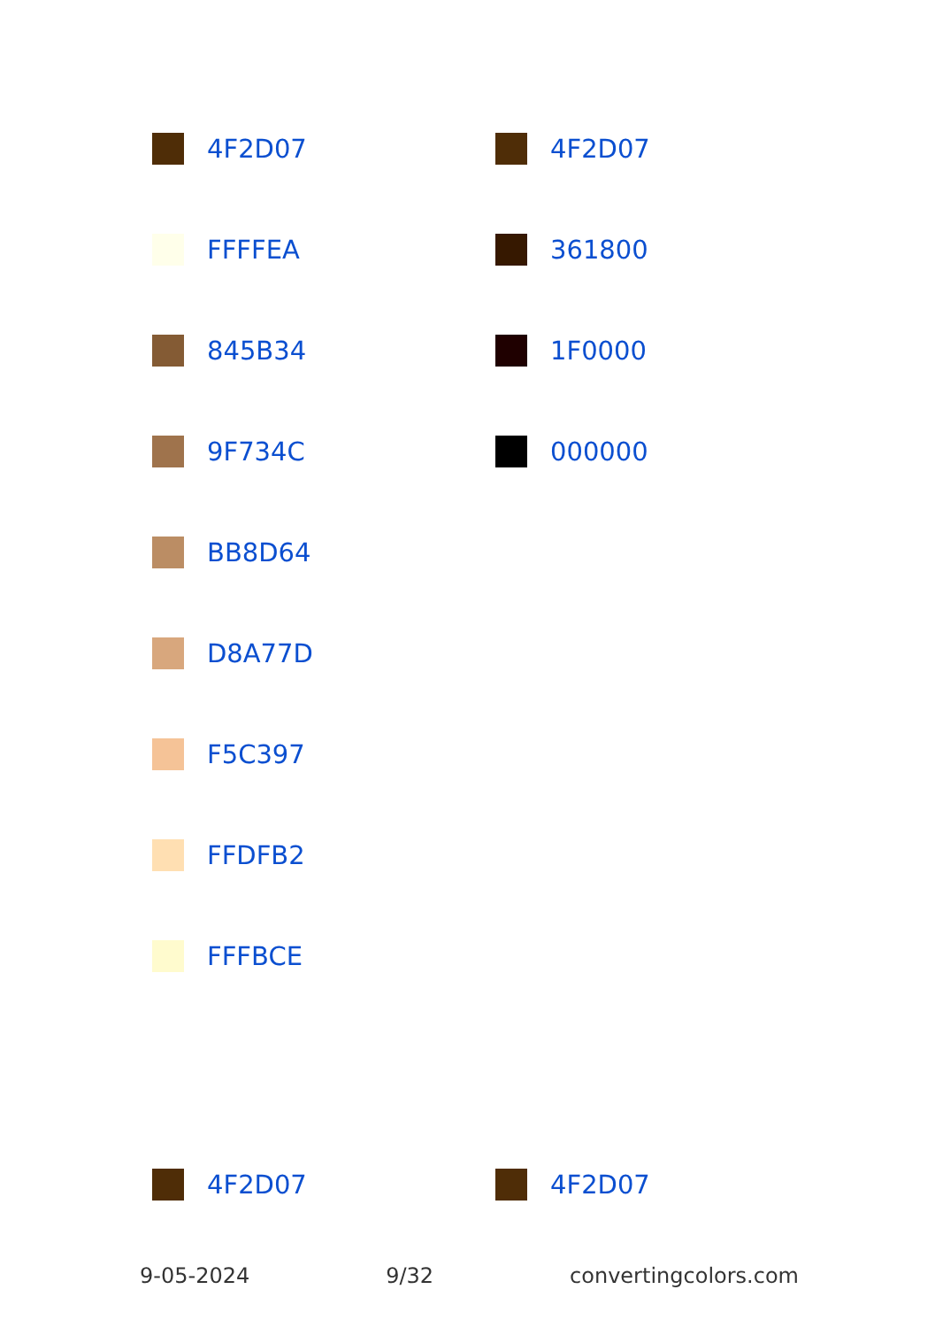4F2D07
FFFFEA
845B34
9F734C
BB8D64
D8A77D
F5C397
FFDFB2
FFFBCE
4F2D07
361800
1F0000
000000
4F2D07 4F2D07
9-05-2024 9/32 convertingcolors.com